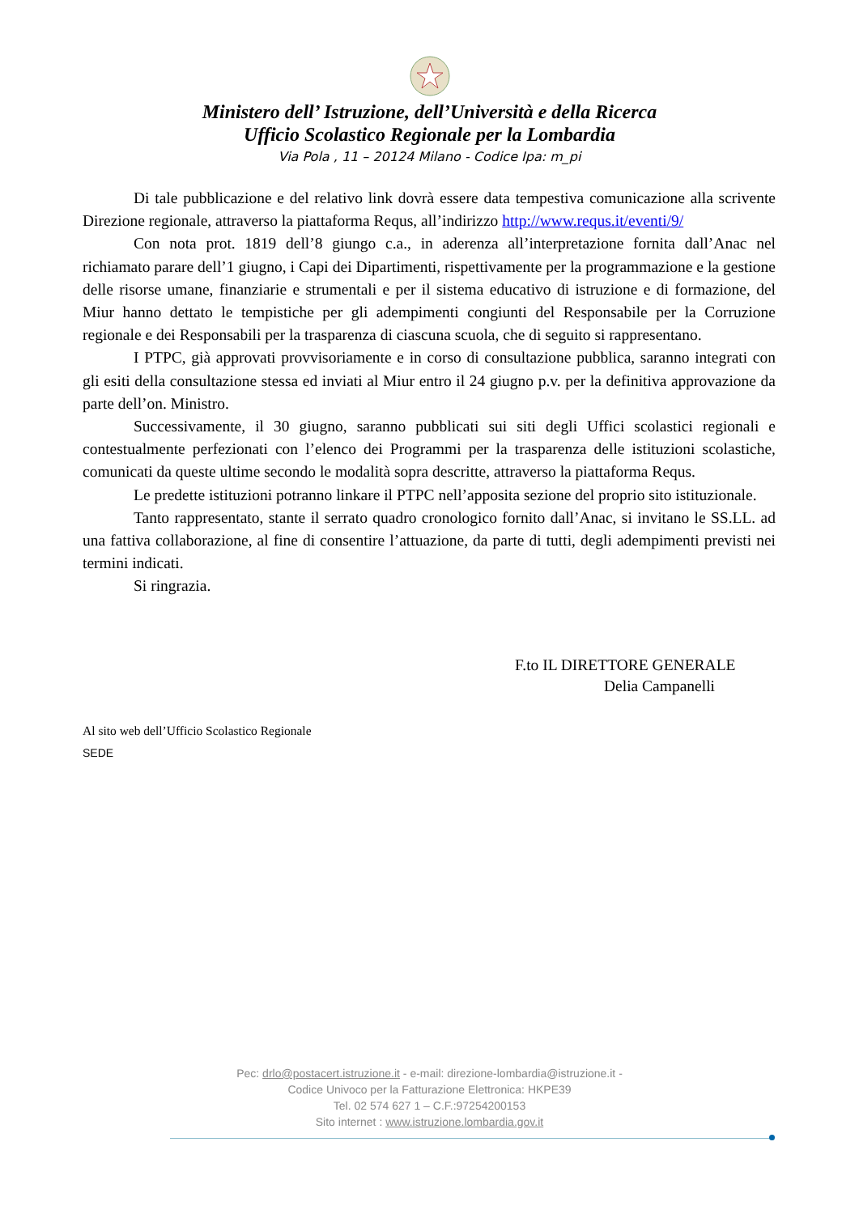Ministero dell’ Istruzione, dell’Università e della Ricerca
Ufficio Scolastico Regionale per la Lombardia
Via Pola , 11 – 20124 Milano - Codice Ipa: m_pi
Di tale pubblicazione e del relativo link dovrà essere data tempestiva comunicazione alla scrivente Direzione regionale, attraverso la piattaforma Requs, all’indirizzo http://www.requs.it/eventi/9/
Con nota prot. 1819 dell’8 giungo c.a., in aderenza all’interpretazione fornita dall’Anac nel richiamato parare dell’1 giugno, i Capi dei Dipartimenti, rispettivamente per la programmazione e la gestione delle risorse umane, finanziarie e strumentali e per il sistema educativo di istruzione e di formazione, del Miur hanno dettato le tempistiche per gli adempimenti congiunti del Responsabile per la Corruzione regionale e dei Responsabili per la trasparenza di ciascuna scuola, che di seguito si rappresentano.
I PTPC, già approvati provvisoriamente e in corso di consultazione pubblica, saranno integrati con gli esiti della consultazione stessa ed inviati al Miur entro il 24 giugno p.v. per la definitiva approvazione da parte dell’on. Ministro.
Successivamente, il 30 giugno, saranno pubblicati sui siti degli Uffici scolastici regionali e contestualmente perfezionati con l’elenco dei Programmi per la trasparenza delle istituzioni scolastiche, comunicati da queste ultime secondo le modalità sopra descritte, attraverso la piattaforma Requs.
Le predette istituzioni potranno linkare il PTPC nell’apposita sezione del proprio sito istituzionale.
Tanto rappresentato, stante il serrato quadro cronologico fornito dall’Anac, si invitano le SS.LL. ad una fattiva collaborazione, al fine di consentire l’attuazione, da parte di tutti, degli adempimenti previsti nei termini indicati.
Si ringrazia.
F.to IL DIRETTORE GENERALE
Delia Campanelli
Al sito web dell’Ufficio Scolastico Regionale
SEDE
Pec: drlo@postacert.istruzione.it - e-mail: direzione-lombardia@istruzione.it -
Codice Univoco per la Fatturazione Elettronica: HKPE39
Tel. 02 574 627 1 – C.F.:97254200153
Sito internet : www.istruzione.lombardia.gov.it